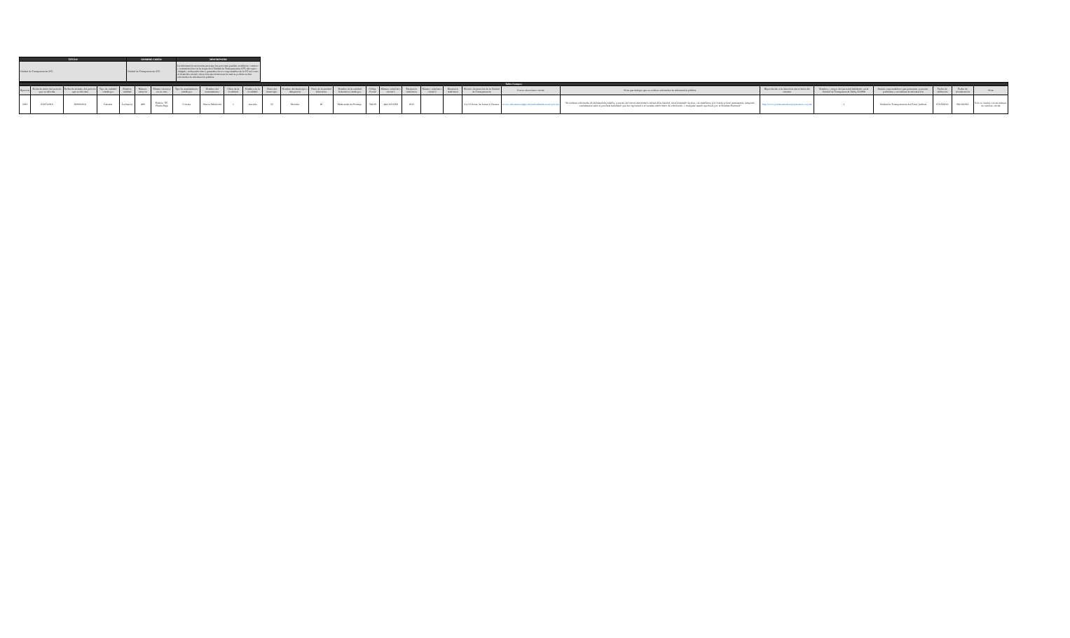| TÍTULO | NOMBRE CORTO | DESCRIPCIÓN |
| --- | --- | --- |
| Unidad de Transparencia (UT) | Unidad de Transparencia (UT) | La información necesaria para que las personas puedan establecer contacto y comunicación con la respectiva Unidad de Transparencia (UT) del sujeto obligado, incluyendo datos generales de los responsables de la UT así como el domicilio oficial y dirección electrónica en la cual se podrán recibir solicitudes de información pública. |
| Tabla Campos | | | | | | | | | | | | | | | | | | | | | | | | | | | | |
| --- | --- | --- | --- | --- | --- | --- | --- | --- | --- | --- | --- | --- | --- | --- | --- | --- | --- | --- | --- | --- | --- | --- | --- | --- | --- | --- | --- | --- |
| Ejercicio | Fecha de inicio del periodo que se informa | Fecha de término del periodo que se informa | Tipo de vialidad (catálogo) | Nombre vialidad | Número exterior | Número interior, en su caso | Tipo de asentamiento (catálogo) | Nombre del asentamiento | Clave de la localidad | Nombre de la localidad | Clave del municipio | Nombre del municipio o delegación | Clave de la entidad federativa | Nombre de la entidad federativa (catálogo) | Código Postal | Número telefónico oficial 1 | Extensión telefónica | Número telefónico oficial 2 | Extensión telefónica | Horario de atención de la Unidad de Transparencia | Correo electrónico oficial | Nota que indique que se reciben solicitudes de información pública | Hipervínculo a la dirección electrónica del sistema | Nombre y cargos del personal habilitado en la Unidad de Transparencia Tabla_523968 | Área(s) responsable(s) que genera(n), posee(n), publica(n) y actualizan la información | Fecha de validación | Fecha de actualización | Nota |
| 2019 | 01/07/2019 | 30/09/2019 | Calzada | La huerta | 400 | Edificio "B", Planta Baja | Colonia | Nueva Valladolid | 1 | morelia | 53 | Morelia | 16 | Michoacán de Ocampo | 58190 | 443-3223356 | 1033 | | | 9 a 15 horas, de Lunes a Viernes | acceso.informacion@poderjudicialmichoacan.gob.mx | "Se reciben solicitudes de información pública, a través del correo electrónico oficial de la Unidad, en el domicilio de ésta, vía telefónica, por correo postal, mensajería, telegrafo, verbalmente ante el personal habilitado que las capturará e el sistema electrónico de solicitudes, o cualquier medio aprobado por el Sistema Nacional" | http://www.plataformadetransparencia.org.mx | 1 | Unidad de Transparencia del Poder Judicial | 07/10/2019 | 08/10/2019 | Solo se cuenta con un número de telefóno oficial |